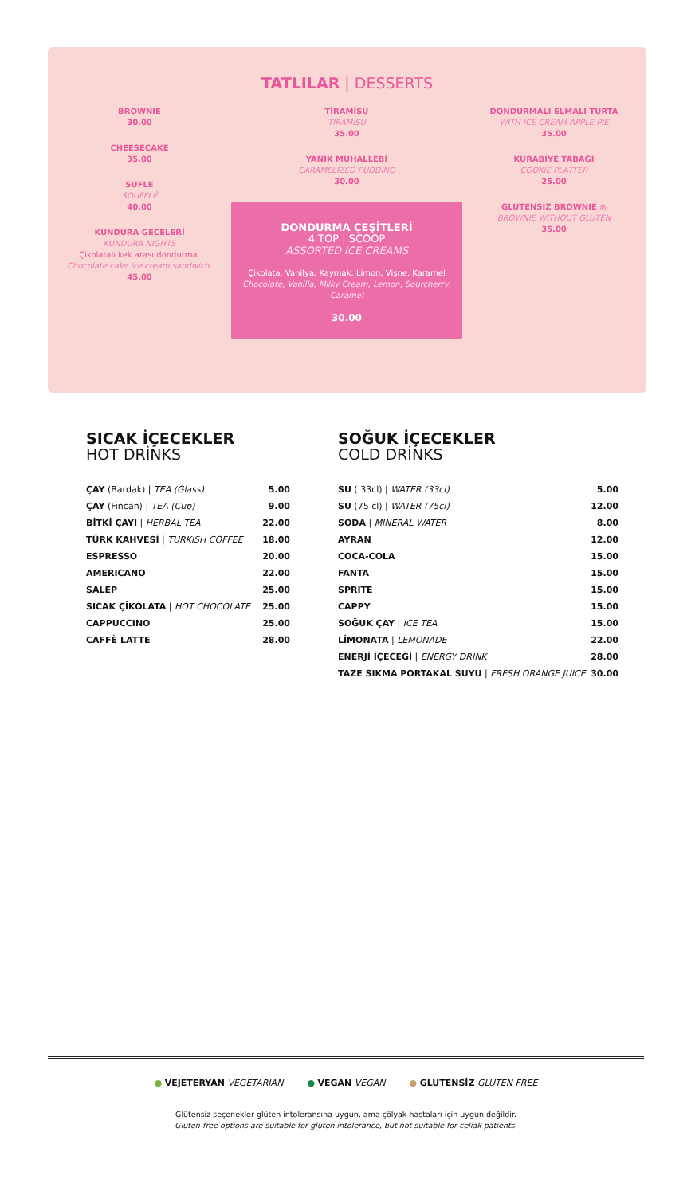TATLILAR | DESSERTS
BROWNIE
30.00
CHEESECAKE
35.00
SUFLE
SOUFFLÉ
40.00
KUNDURA GECELERİ
KUNDURA NIGHTS
Çikolatalı kek arası dondurma.
Chocolate cake ice cream sandwich.
45.00
TİRAMİSU
TIRAMISU
35.00
YANIK MUHALLEBİ
CARAMELIZED PUDDING
30.00
DONDURMA ÇEŞİTLERİ
4 TOP | SCOOP
ASSORTED ICE CREAMS
Çikolata, Vanilya, Kaymak, Limon, Vişne, Karamel
Chocolate, Vanilla, Milky Cream, Lemon, Sourcherry, Caramel
30.00
DONDURMALI ELMALI TURTA
WITH ICE CREAM APPLE PIE
35.00
KURABİYE TABAĞI
COOKIE PLATTER
25.00
GLUTENSİZ BROWNIE ◎
BROWNIE WITHOUT GLUTEN
35.00
SICAK İÇECEKLER
HOT DRİNKS
| ÇAY (Bardak) / TEA (Glass) | 5.00 |
| ÇAY (Fincan) / TEA (Cup) | 9.00 |
| BİTKİ ÇAYI / HERBAL TEA | 22.00 |
| TÜRK KAHVESİ / TURKISH COFFEE | 18.00 |
| ESPRESSO | 20.00 |
| AMERICANO | 22.00 |
| SALEP | 25.00 |
| SICAK ÇİKOLATA / HOT CHOCOLATE | 25.00 |
| CAPPUCCINO | 25.00 |
| CAFFÈ LATTE | 28.00 |
SOĞUK İÇECEKLER
COLD DRİNKS
| SU ( 33cl) / WATER (33cl) | 5.00 |
| SU (75 cl) / WATER (75cl) | 12.00 |
| SODA / MINERAL WATER | 8.00 |
| AYRAN | 12.00 |
| COCA-COLA | 15.00 |
| FANTA | 15.00 |
| SPRITE | 15.00 |
| CAPPY | 15.00 |
| SOĞUK ÇAY / ICE TEA | 15.00 |
| LİMONATA / LEMONADE | 22.00 |
| ENERJİ İÇECEĞİ / ENERGY DRINK | 28.00 |
| TAZE SIKMA PORTAKAL SUYU / FRESH ORANGE JUICE | 30.00 |
● VEJETERYAN VEGETARIAN ● VEGAN VEGAN ● GLUTENSİZ GLUTEN FREE
Glütensiz seçenekler glüten intoleransına uygun, ama çölyak hastaları için uygun değildir.
Gluten-free options are suitable for gluten intolerance, but not suitable for celiak patients.